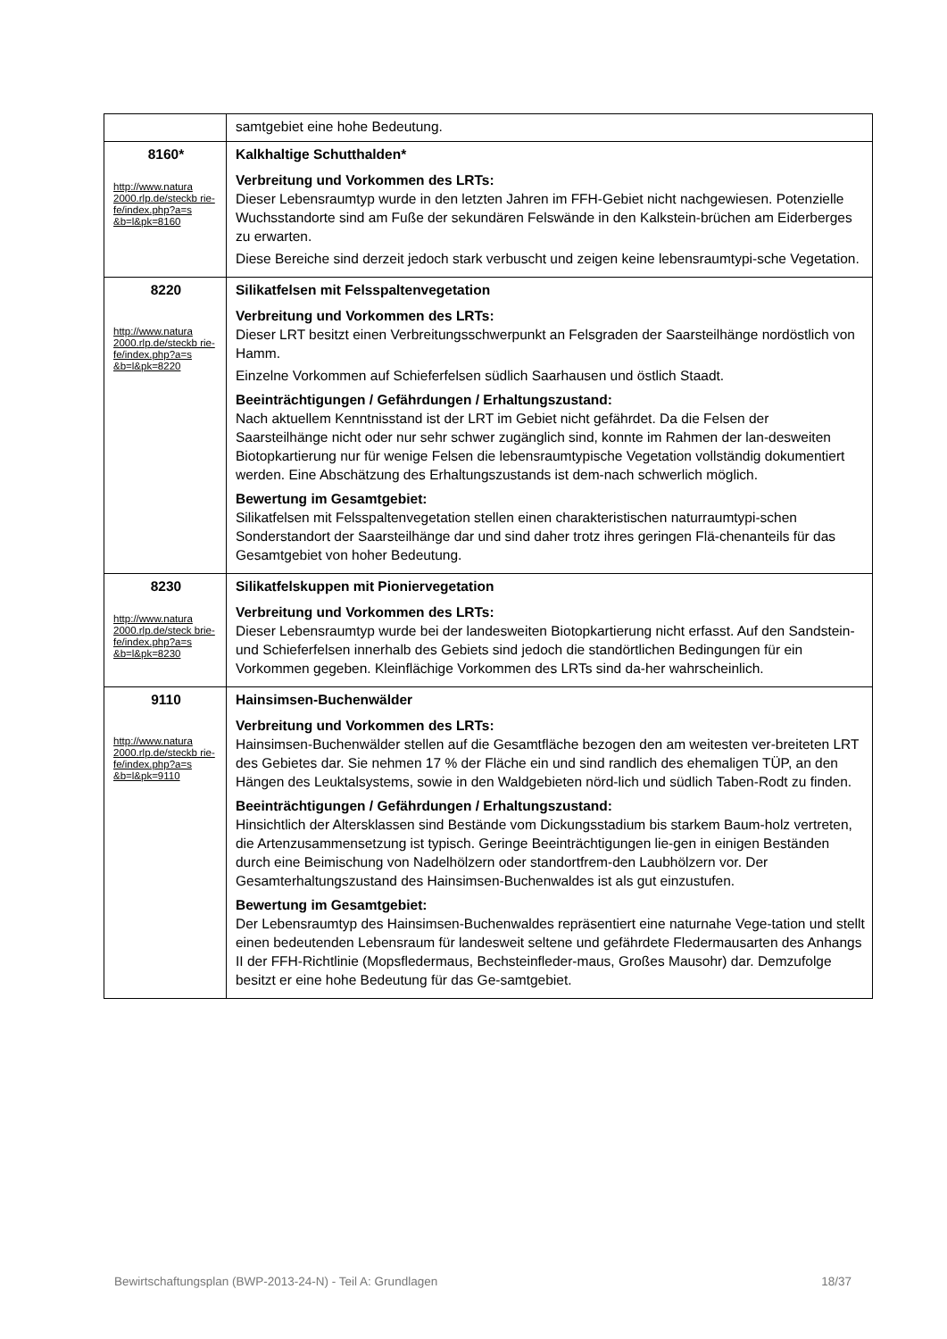| | samtgebiet eine hohe Bedeutung. |
| 8160* http://www.natura 2000.rlp.de/steckb rie- fe/index.php?a=s &b=l&pk=8160 | Kalkhaltige Schutthalden* Verbreitung und Vorkommen des LRTs: Dieser Lebensraumtyp wurde in den letzten Jahren im FFH-Gebiet nicht nachgewiesen. Potenzielle Wuchsstandorte sind am Fuße der sekundären Felswände in den Kalkstein-brüchen am Eiderberges zu erwarten. Diese Bereiche sind derzeit jedoch stark verbuscht und zeigen keine lebensraumtypi-sche Vegetation. |
| 8220 http://www.natura 2000.rlp.de/steckb rie- fe/index.php?a=s &b=l&pk=8220 | Silikatfelsen mit Felsspaltenvegetation Verbreitung und Vorkommen des LRTs: Dieser LRT besitzt einen Verbreitungsschwerpunkt an Felsgraden der Saarsteilhänge nordöstlich von Hamm. Einzelne Vorkommen auf Schieferfelsen südlich Saarhausen und östlich Staadt. Beeinträchtigungen / Gefährdungen / Erhaltungszustand: Nach aktuellem Kenntnisstand ist der LRT im Gebiet nicht gefährdet. Da die Felsen der Saarsteilhänge nicht oder nur sehr schwer zugänglich sind, konnte im Rahmen der lan-desweiten Biotopkartierung nur für wenige Felsen die lebensraumtypische Vegetation vollständig dokumentiert werden. Eine Abschätzung des Erhaltungszustands ist dem-nach schwerlich möglich. Bewertung im Gesamtgebiet: Silikatfelsen mit Felsspaltenvegetation stellen einen charakteristischen naturraumtypi-schen Sonderstandort der Saarsteilhänge dar und sind daher trotz ihres geringen Flä-chenanteils für das Gesamtgebiet von hoher Bedeutung. |
| 8230 http://www.natura 2000.rlp.de/steck brie- fe/index.php?a=s &b=l&pk=8230 | Silikatfelskuppen mit Pioniervegetation Verbreitung und Vorkommen des LRTs: Dieser Lebensraumtyp wurde bei der landesweiten Biotopkartierung nicht erfasst. Auf den Sandstein- und Schieferfelsen innerhalb des Gebiets sind jedoch die standörtlichen Bedingungen für ein Vorkommen gegeben. Kleinflächige Vorkommen des LRTs sind da-her wahrscheinlich. |
| 9110 http://www.natura 2000.rlp.de/steckb rie- fe/index.php?a=s &b=l&pk=9110 | Hainsimsen-Buchenwälder Verbreitung und Vorkommen des LRTs: Hainsimsen-Buchenwälder stellen auf die Gesamtfläche bezogen den am weitesten ver-breiteten LRT des Gebietes dar. Sie nehmen 17 % der Fläche ein und sind randlich des ehemaligen TÜP, an den Hängen des Leuktalsystems, sowie in den Waldgebieten nörd-lich und südlich Taben-Rodt zu finden. Beeinträchtigungen / Gefährdungen / Erhaltungszustand: Hinsichtlich der Altersklassen sind Bestände vom Dickungsstadium bis starkem Baum-holz vertreten, die Artenzusammensetzung ist typisch. Geringe Beeinträchtigungen lie-gen in einigen Beständen durch eine Beimischung von Nadelhölzern oder standortfrem-den Laubhölzern vor. Der Gesamterhaltungszustand des Hainsimsen-Buchenwaldes ist als gut einzustufen. Bewertung im Gesamtgebiet: Der Lebensraumtyp des Hainsimsen-Buchenwaldes repräsentiert eine naturnahe Vege-tation und stellt einen bedeutenden Lebensraum für landesweit seltene und gefährdete Fledermausarten des Anhangs II der FFH-Richtlinie (Mopsfledermaus, Bechsteinfleder-maus, Großes Mausohr) dar. Demzufolge besitzt er eine hohe Bedeutung für das Ge-samtgebiet. |
Bewirtschaftungsplan (BWP-2013-24-N) - Teil A: Grundlagen 18/37